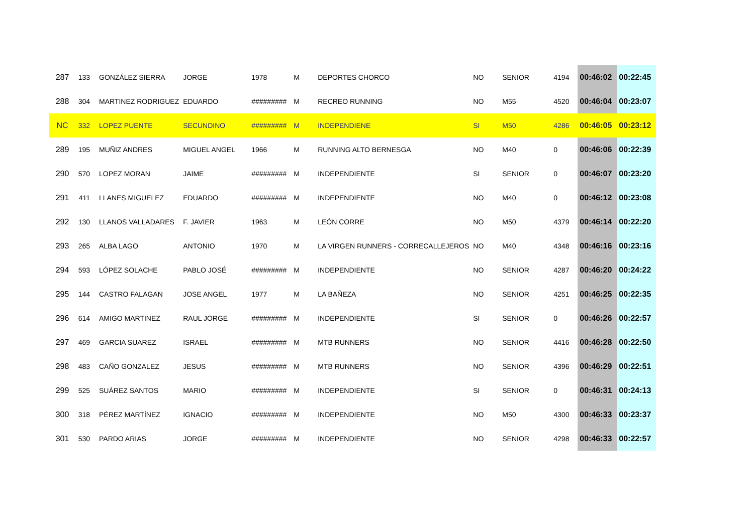| 287 | 133 | GONZÁLEZ SIERRA | JORGE | 1978 | M | DEPORTES CHORCO | NO | SENIOR | 4194 | 00:46:02 | 00:22:45 |
| 288 | 304 | MARTINEZ RODRIGUEZ | EDUARDO | ######### | M | RECREO RUNNING | NO | M55 | 4520 | 00:46:04 | 00:23:07 |
| NC | 332 | LOPEZ PUENTE | SECUNDINO | ######### | M | INDEPENDIENE | SI | M50 | 4286 | 00:46:05 | 00:23:12 |
| 289 | 195 | MUÑIZ ANDRES | MIGUEL ANGEL | 1966 | M | RUNNING ALTO BERNESGA | NO | M40 | 0 | 00:46:06 | 00:22:39 |
| 290 | 570 | LOPEZ MORAN | JAIME | ######### | M | INDEPENDIENTE | SI | SENIOR | 0 | 00:46:07 | 00:23:20 |
| 291 | 411 | LLANES MIGUELEZ | EDUARDO | ######### | M | INDEPENDIENTE | NO | M40 | 0 | 00:46:12 | 00:23:08 |
| 292 | 130 | LLANOS VALLADARES | F. JAVIER | 1963 | M | LEÓN CORRE | NO | M50 | 4379 | 00:46:14 | 00:22:20 |
| 293 | 265 | ALBA LAGO | ANTONIO | 1970 | M | LA VIRGEN RUNNERS - CORRECALLEJEROS | NO | M40 | 4348 | 00:46:16 | 00:23:16 |
| 294 | 593 | LÓPEZ SOLACHE | PABLO JOSÉ | ######### | M | INDEPENDIENTE | NO | SENIOR | 4287 | 00:46:20 | 00:24:22 |
| 295 | 144 | CASTRO FALAGAN | JOSE ANGEL | 1977 | M | LA BAÑEZA | NO | SENIOR | 4251 | 00:46:25 | 00:22:35 |
| 296 | 614 | AMIGO MARTINEZ | RAUL JORGE | ######### | M | INDEPENDIENTE | SI | SENIOR | 0 | 00:46:26 | 00:22:57 |
| 297 | 469 | GARCIA SUAREZ | ISRAEL | ######### | M | MTB RUNNERS | NO | SENIOR | 4416 | 00:46:28 | 00:22:50 |
| 298 | 483 | CAÑO GONZALEZ | JESUS | ######### | M | MTB RUNNERS | NO | SENIOR | 4396 | 00:46:29 | 00:22:51 |
| 299 | 525 | SUÁREZ SANTOS | MARIO | ######### | M | INDEPENDIENTE | SI | SENIOR | 0 | 00:46:31 | 00:24:13 |
| 300 | 318 | PÉREZ MARTÍNEZ | IGNACIO | ######### | M | INDEPENDIENTE | NO | M50 | 4300 | 00:46:33 | 00:23:37 |
| 301 | 530 | PARDO ARIAS | JORGE | ######### | M | INDEPENDIENTE | NO | SENIOR | 4298 | 00:46:33 | 00:22:57 |